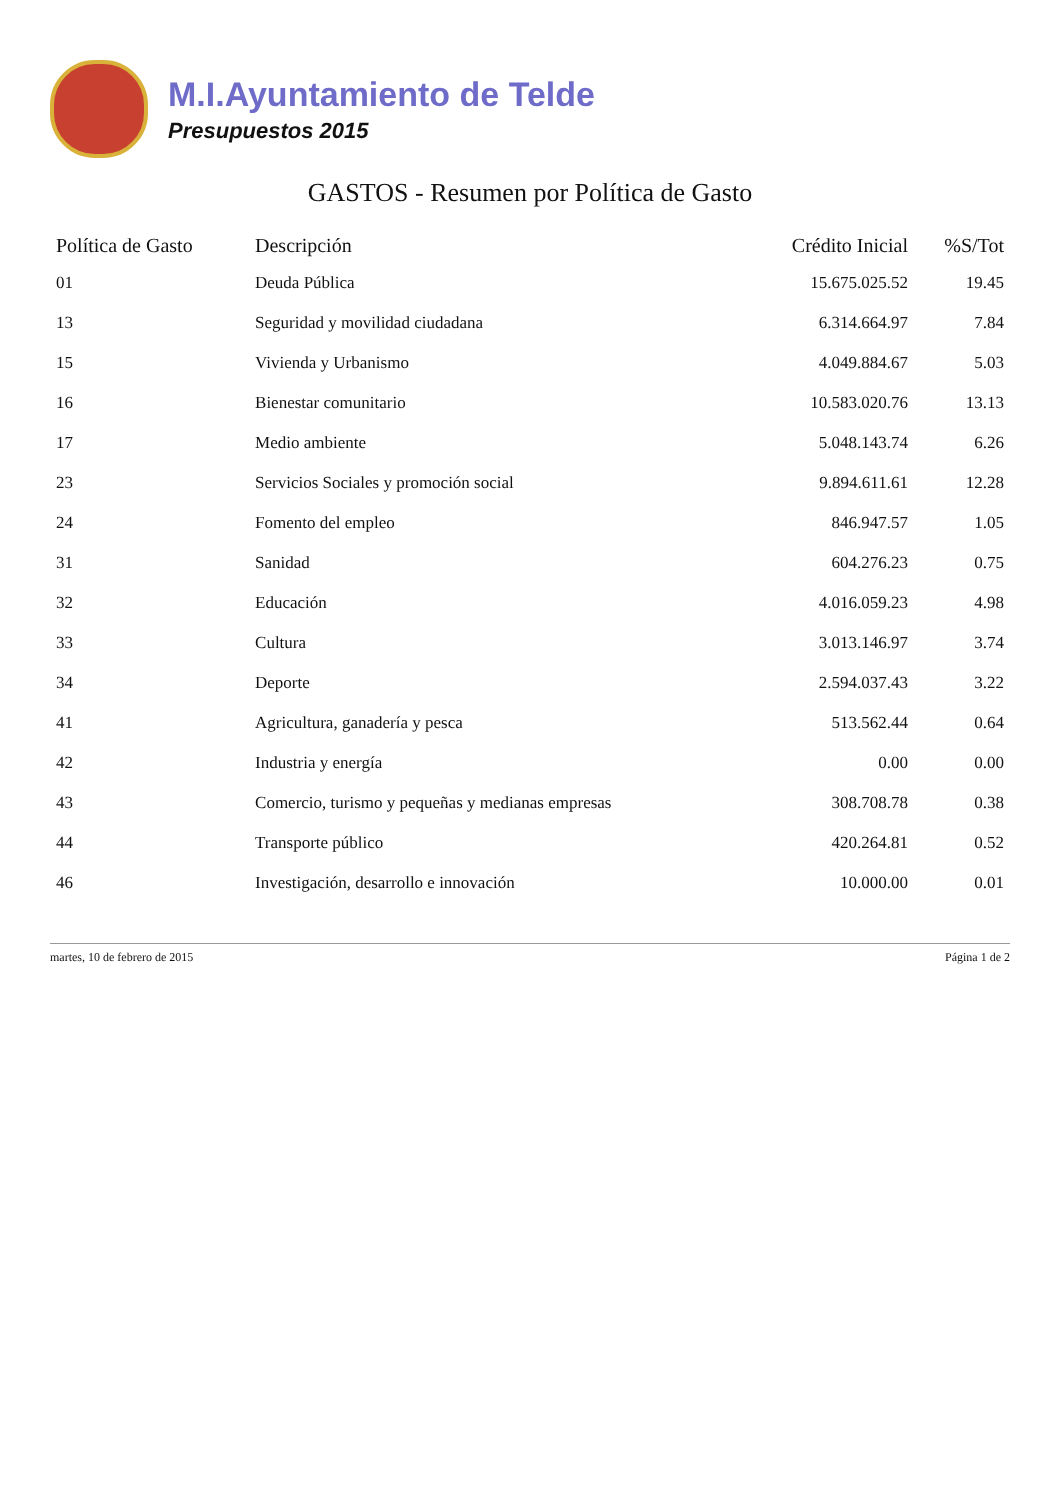M.I.Ayuntamiento de Telde
Presupuestos 2015
GASTOS - Resumen por Política de Gasto
| Política de Gasto | Descripción | Crédito Inicial | %S/Tot |
| --- | --- | --- | --- |
| 01 | Deuda Pública | 15.675.025.52 | 19.45 |
| 13 | Seguridad y movilidad ciudadana | 6.314.664.97 | 7.84 |
| 15 | Vivienda y Urbanismo | 4.049.884.67 | 5.03 |
| 16 | Bienestar comunitario | 10.583.020.76 | 13.13 |
| 17 | Medio ambiente | 5.048.143.74 | 6.26 |
| 23 | Servicios Sociales y promoción social | 9.894.611.61 | 12.28 |
| 24 | Fomento del empleo | 846.947.57 | 1.05 |
| 31 | Sanidad | 604.276.23 | 0.75 |
| 32 | Educación | 4.016.059.23 | 4.98 |
| 33 | Cultura | 3.013.146.97 | 3.74 |
| 34 | Deporte | 2.594.037.43 | 3.22 |
| 41 | Agricultura, ganadería y pesca | 513.562.44 | 0.64 |
| 42 | Industria y energía | 0.00 | 0.00 |
| 43 | Comercio, turismo y pequeñas y medianas empresas | 308.708.78 | 0.38 |
| 44 | Transporte público | 420.264.81 | 0.52 |
| 46 | Investigación, desarrollo e innovación | 10.000.00 | 0.01 |
martes, 10 de febrero de 2015 Página 1 de 2